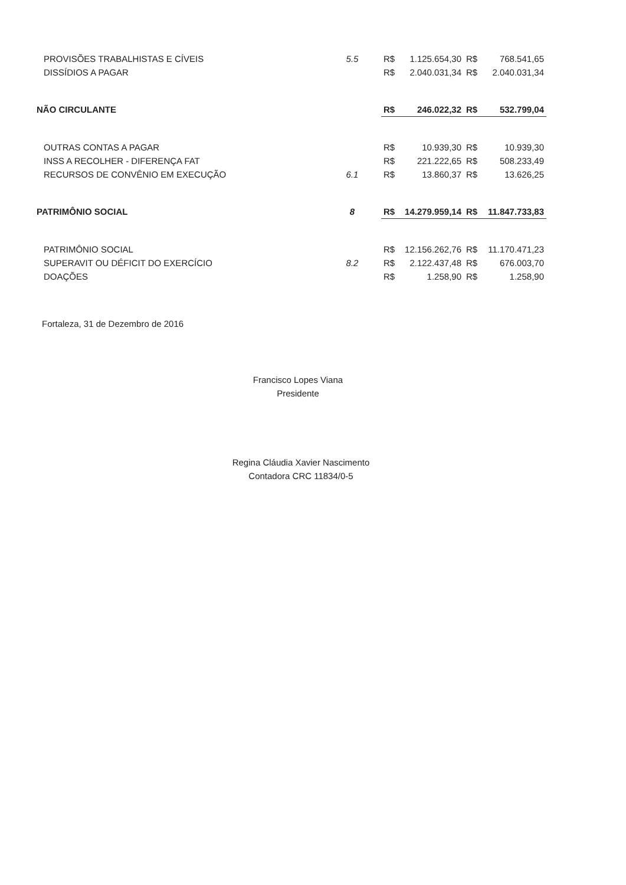| PROVISÕES TRABALHISTAS E CÍVEIS | 5.5 | R$ | 1.125.654,30 | R$ | 768.541,65 |
| DISSÍDIOS A PAGAR | | R$ | 2.040.031,34 | R$ | 2.040.031,34 |
| NÃO CIRCULANTE | | R$ | 246.022,32 | R$ | 532.799,04 |
| OUTRAS CONTAS A PAGAR | | R$ | 10.939,30 | R$ | 10.939,30 |
| INSS A RECOLHER - DIFERENÇA FAT | | R$ | 221.222,65 | R$ | 508.233,49 |
| RECURSOS DE CONVÊNIO EM EXECUÇÃO | 6.1 | R$ | 13.860,37 | R$ | 13.626,25 |
| PATRIMÔNIO SOCIAL | 8 | R$ | 14.279.959,14 | R$ | 11.847.733,83 |
| PATRIMÔNIO SOCIAL | | R$ | 12.156.262,76 | R$ | 11.170.471,23 |
| SUPERAVIT OU DÉFICIT DO EXERCÍCIO | 8.2 | R$ | 2.122.437,48 | R$ | 676.003,70 |
| DOAÇÕES | | R$ | 1.258,90 | R$ | 1.258,90 |
Fortaleza, 31 de Dezembro de 2016
Francisco Lopes Viana
Presidente
Regina Cláudia Xavier Nascimento
Contadora CRC 11834/0-5